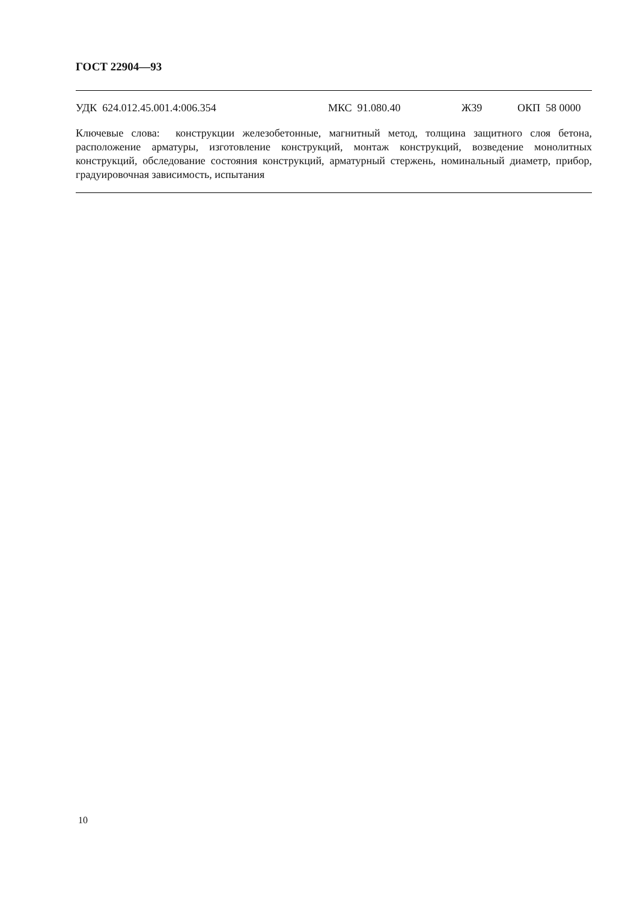ГОСТ 22904—93
УДК 624.012.45.001.4:006.354 МКС 91.080.40 Ж39 ОКП 58 0000
Ключевые слова: конструкции железобетонные, магнитный метод, толщина защитного слоя бетона, расположение арматуры, изготовление конструкций, монтаж конструкций, возведение монолитных конструкций, обследование состояния конструкций, арматурный стержень, номинальный диаметр, прибор, градуировочная зависимость, испытания
10